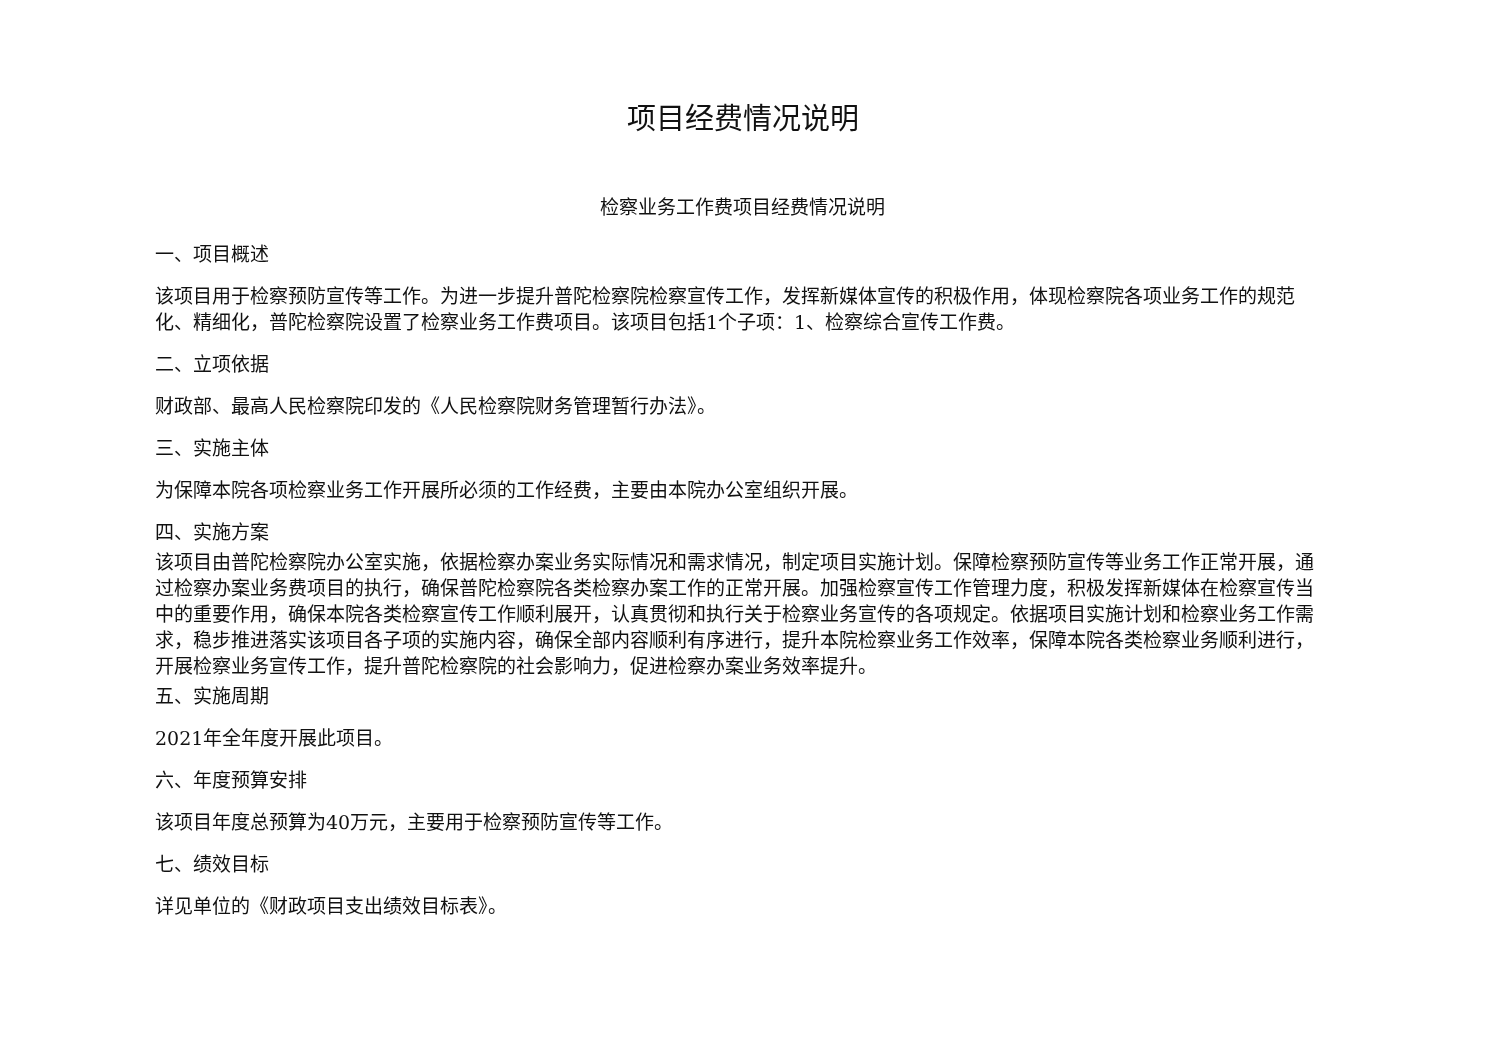项目经费情况说明
检察业务工作费项目经费情况说明
一、项目概述
该项目用于检察预防宣传等工作。为进一步提升普陀检察院检察宣传工作，发挥新媒体宣传的积极作用，体现检察院各项业务工作的规范化、精细化，普陀检察院设置了检察业务工作费项目。该项目包括1个子项：1、检察综合宣传工作费。
二、立项依据
财政部、最高人民检察院印发的《人民检察院财务管理暂行办法》。
三、实施主体
为保障本院各项检察业务工作开展所必须的工作经费，主要由本院办公室组织开展。
四、实施方案
该项目由普陀检察院办公室实施，依据检察办案业务实际情况和需求情况，制定项目实施计划。保障检察预防宣传等业务工作正常开展，通过检察办案业务费项目的执行，确保普陀检察院各类检察办案工作的正常开展。加强检察宣传工作管理力度，积极发挥新媒体在检察宣传当中的重要作用，确保本院各类检察宣传工作顺利展开，认真贯彻和执行关于检察业务宣传的各项规定。依据项目实施计划和检察业务工作需求，稳步推进落实该项目各子项的实施内容，确保全部内容顺利有序进行，提升本院检察业务工作效率，保障本院各类检察业务顺利进行，开展检察业务宣传工作，提升普陀检察院的社会影响力，促进检察办案业务效率提升。
五、实施周期
2021年全年度开展此项目。
六、年度预算安排
该项目年度总预算为40万元，主要用于检察预防宣传等工作。
七、绩效目标
详见单位的《财政项目支出绩效目标表》。